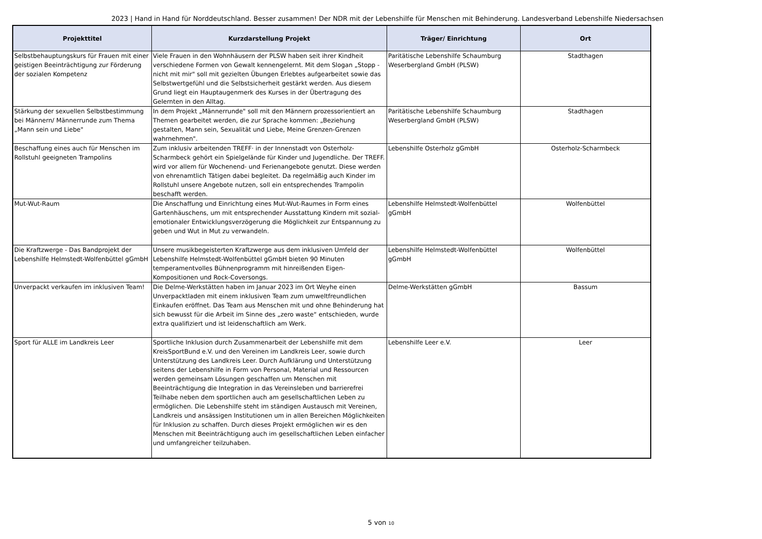2023 | Hand in Hand für Norddeutschland. Besser zusammen! Der NDR mit der Lebenshilfe für Menschen mit Behinderung. Landesverband Lebenshilfe Niedersachsen
| Projekttitel | Kurzdarstellung Projekt | Träger/ Einrichtung | Ort |
| --- | --- | --- | --- |
| Selbstbehauptungskurs für Frauen mit einer geistigen Beeinträchtigung zur Förderung der sozialen Kompetenz | Viele Frauen in den Wohnhäusern der PLSW haben seit ihrer Kindheit verschiedene Formen von Gewalt kennengelernt. Mit dem Slogan „Stopp - nicht mit mir" soll mit gezielten Übungen Erlebtes aufgearbeitet sowie das Selbstwertgefühl und die Selbstsicherheit gestärkt werden. Aus diesem Grund liegt ein Hauptaugenmerk des Kurses in der Übertragung des Gelernten in den Alltag. | Paritätische Lebenshilfe Schaumburg Weserbergland GmbH (PLSW) | Stadthagen |
| Stärkung der sexuellen Selbstbestimmung bei Männern/ Männerrunde zum Thema „Mann sein und Liebe" | In dem Projekt „Männerrunde" soll mit den Männern prozessorientiert an Themen gearbeitet werden, die zur Sprache kommen: „Beziehung gestalten, Mann sein, Sexualität und Liebe, Meine Grenzen-Grenzen wahrnehmen". | Paritätische Lebenshilfe Schaumburg Weserbergland GmbH (PLSW) | Stadthagen |
| Beschaffung eines auch für Menschen im Rollstuhl geeigneten Trampolins | Zum inklusiv arbeitenden TREFF· in der Innenstadt von Osterholz-Scharmbeck gehört ein Spielgelände für Kinder und Jugendliche. Der TREFF. wird vor allem für Wochenend- und Ferienangebote genutzt. Diese werden von ehrenamtlich Tätigen dabei begleitet. Da regelmäßig auch Kinder im Rollstuhl unsere Angebote nutzen, soll ein entsprechendes Trampolin beschafft werden. | Lebenshilfe Osterholz gGmbH | Osterholz-Scharmbeck |
| Mut-Wut-Raum | Die Anschaffung und Einrichtung eines Mut-Wut-Raumes in Form eines Gartenhäuschens, um mit entsprechender Ausstattung Kindern mit sozial-emotionaler Entwicklungsverzögerung die Möglichkeit zur Entspannung zu geben und Wut in Mut zu verwandeln. | Lebenshilfe Helmstedt-Wolfenbüttel gGmbH | Wolfenbüttel |
| Die Kraftzwerge - Das Bandprojekt der Lebenshilfe Helmstedt-Wolfenbüttel gGmbH | Unsere musikbegeisterten Kraftzwerge aus dem inklusiven Umfeld der Lebenshilfe Helmstedt-Wolfenbüttel gGmbH bieten 90 Minuten temperamentvolles Bühnenprogramm mit hinreißenden Eigen-Kompositionen und Rock-Coversongs. | Lebenshilfe Helmstedt-Wolfenbüttel gGmbH | Wolfenbüttel |
| Unverpackt verkaufen im inklusiven Team! | Die Delme-Werkstätten haben im Januar 2023 im Ort Weyhe einen Unverpacktladen mit einem inklusiven Team zum umweltfreundlichen Einkaufen eröffnet. Das Team aus Menschen mit und ohne Behinderung hat sich bewusst für die Arbeit im Sinne des „zero waste“ entschieden, wurde extra qualifiziert und ist leidenschaftlich am Werk. | Delme-Werkstätten gGmbH | Bassum |
| Sport für ALLE im Landkreis Leer | Sportliche Inklusion durch Zusammenarbeit der Lebenshilfe mit dem KreisSportBund e.V. und den Vereinen im Landkreis Leer, sowie durch Unterstützung des Landkreis Leer. Durch Aufklärung und Unterstützung seitens der Lebenshilfe in Form von Personal, Material und Ressourcen werden gemeinsam Lösungen geschaffen um Menschen mit Beeinträchtigung die Integration in das Vereinsleben und barrierefrei Teilhabe neben dem sportlichen auch am gesellschaftlichen Leben zu ermöglichen. Die Lebenshilfe steht im ständigen Austausch mit Vereinen, Landkreis und ansässigen Institutionen um in allen Bereichen Möglichkeiten für Inklusion zu schaffen. Durch dieses Projekt ermöglichen wir es den Menschen mit Beeinträchtigung auch im gesellschaftlichen Leben einfacher und umfangreicher teilzuhaben. | Lebenshilfe Leer e.V. | Leer |
5 von 10